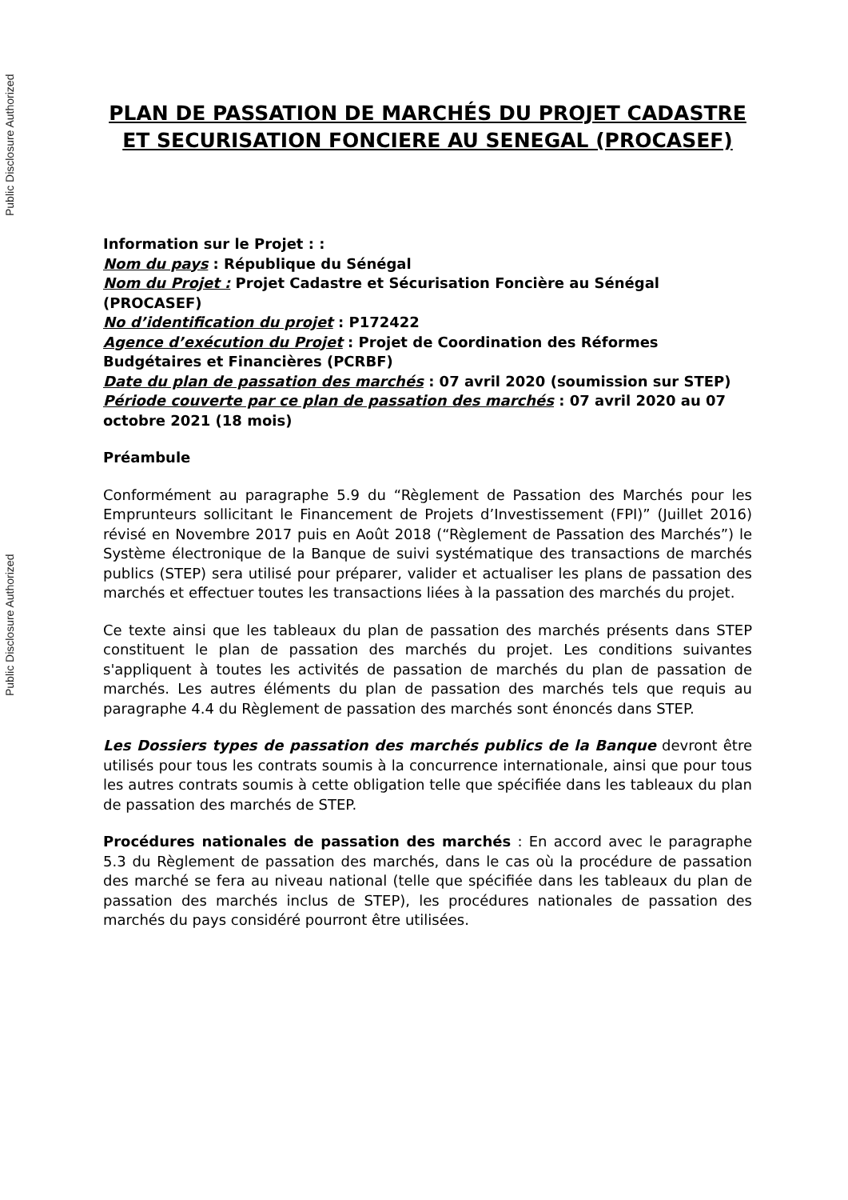Public Disclosure Authorized
Public Disclosure Authorized
PLAN DE PASSATION DE MARCHÉS DU PROJET CADASTRE ET SECURISATION FONCIERE AU SENEGAL (PROCASEF)
Information sur le Projet : :
Nom du pays : République du Sénégal
Nom du Projet : Projet Cadastre et Sécurisation Foncière au Sénégal (PROCASEF)
No d’identification du projet : P172422
Agence d’exécution du Projet : Projet de Coordination des Réformes Budgétaires et Financières (PCRBF)
Date du plan de passation des marchés : 07 avril 2020 (soumission sur STEP)
Période couverte par ce plan de passation des marchés : 07 avril 2020 au 07 octobre 2021 (18 mois)
Préambule
Conformément au paragraphe 5.9 du “Règlement de Passation des Marchés pour les Emprunteurs sollicitant le Financement de Projets d’Investissement (FPI)” (Juillet 2016) révisé en Novembre 2017 puis en Août 2018 (“Règlement de Passation des Marchés”) le Système électronique de la Banque de suivi systématique des transactions de marchés publics (STEP) sera utilisé pour préparer, valider et actualiser les plans de passation des marchés et effectuer toutes les transactions liées à la passation des marchés du projet.
Ce texte ainsi que les tableaux du plan de passation des marchés présents dans STEP constituent le plan de passation des marchés du projet. Les conditions suivantes s'appliquent à toutes les activités de passation de marchés du plan de passation de marchés. Les autres éléments du plan de passation des marchés tels que requis au paragraphe 4.4 du Règlement de passation des marchés sont énoncés dans STEP.
Les Dossiers types de passation des marchés publics de la Banque devront être utilisés pour tous les contrats soumis à la concurrence internationale, ainsi que pour tous les autres contrats soumis à cette obligation telle que spécifiée dans les tableaux du plan de passation des marchés de STEP.
Procédures nationales de passation des marchés : En accord avec le paragraphe 5.3 du Règlement de passation des marchés, dans le cas où la procédure de passation des marché se fera au niveau national (telle que spécifiée dans les tableaux du plan de passation des marchés inclus de STEP), les procédures nationales de passation des marchés du pays considéré pourront être utilisées.